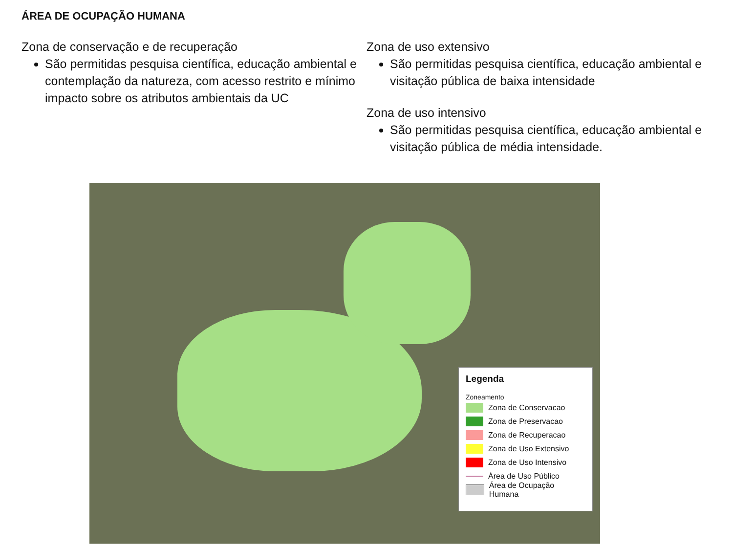ÁREA DE OCUPAÇÃO HUMANA
Zona de conservação e de recuperação
São permitidas pesquisa científica, educação ambiental e contemplação da natureza, com acesso restrito e mínimo impacto sobre os atributos ambientais da UC
Zona de uso extensivo
São permitidas pesquisa científica, educação ambiental e visitação pública de baixa intensidade
Zona de uso intensivo
São permitidas pesquisa científica, educação ambiental e visitação pública de média intensidade.
Legenda
Zoneamento
Zona de Conservacao
Zona de Preservacao
Zona de Recuperacao
Zona de Uso Extensivo
Zona de Uso Intensivo
Área de Uso Público
Área de Ocupação Humana